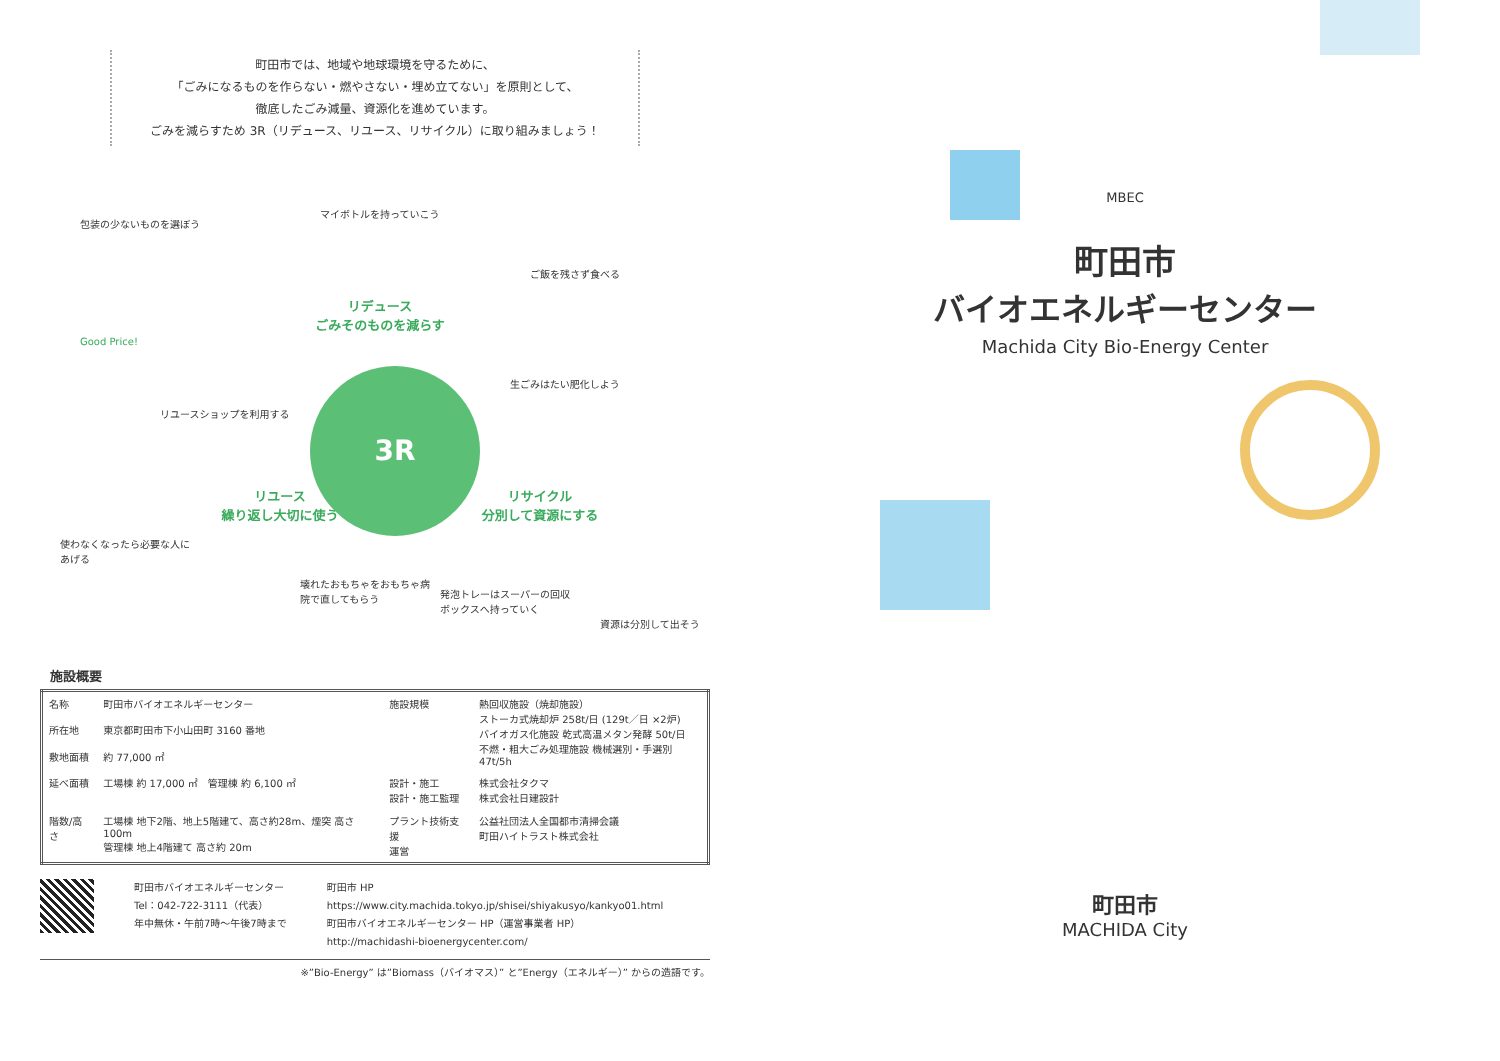町田市では、地域や地球環境を守るために、
「ごみになるものを作らない・燃やさない・埋め立てない」を原則として、
徹底したごみ減量、資源化を進めています。
ごみを減らすため 3R（リデュース、リユース、リサイクル）に取り組みましょう！
包装の少ないものを選ぼう
マイボトルを持っていこう
ご飯を残さず食べる
リデュース
ごみそのものを減らす
Good Price!
リユースショップを利用する
生ごみはたい肥化しよう
3R
リユース
繰り返し大切に使う
リサイクル
分別して資源にする
使わなくなったら必要な人にあげる
壊れたおもちゃをおもちゃ病院で直してもらう
発泡トレーはスーパーの回収ボックスへ持っていく
資源は分別して出そう
施設概要
| 名称 | 町田市バイオエネルギーセンター | 施設規模 | 熱回収施設（焼却施設） ストーカ式焼却炉 258t/日 (129t／日 ×2炉) バイオガス化施設 乾式高温メタン発酵 50t/日 不燃・粗大ごみ処理施設 機械選別・手選別 47t/5h |
| 所在地 | 東京都町田市下小山田町 3160 番地 | | |
| 敷地面積 | 約 77,000 ㎡ | | |
| 延べ面積 | 工場棟 約 17,000 ㎡ 管理棟 約 6,100 ㎡ | 設計・施工 設計・施工監理 | 株式会社タクマ 株式会社日建設計 |
| 階数/高さ | 工場棟 地下2階、地上5階建て、高さ約28m、煙突 高さ 100m 管理棟 地上4階建て 高さ約 20m | プラント技術支援 運営 | 公益社団法人全国都市清掃会議 町田ハイトラスト株式会社 |
町田市バイオエネルギーセンター
Tel：042-722-3111（代表）
年中無休・午前7時～午後7時まで
町田市 HP
https://www.city.machida.tokyo.jp/shisei/shiyakusyo/kankyo01.html
町田市バイオエネルギーセンター HP（運営事業者 HP）
http://machidashi-bioenergycenter.com/
※”Bio-Energy” は”Biomass（バイオマス）” と”Energy（エネルギー）” からの造語です。
MBEC
町田市
バイオエネルギーセンター
Machida City Bio-Energy Center
町田市
MACHIDA City